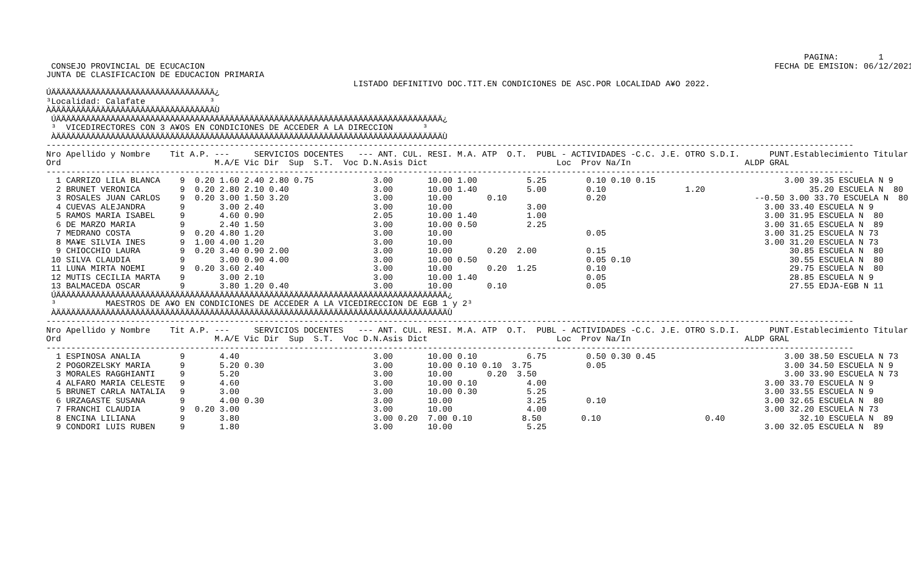PAGINA:        1
 CONSEJO PROVINCIAL DE ECUCACION                                                                                                                   FECHA DE EMISION: 06/12/2021
JUNTA DE CLASIFICACION DE EDUCACION PRIMARIA
                                                              LISTADO DEFINITIVO DOC.TIT.EN CONDICIONES DE ASC.POR LOCALIDAD A¥O 2022.
ÚÄÄÄÄÄÄÄÄÄÄÄÄÄÄÄÄÄÄÄÄÄÄÄÄÄÄÄÄÄÄÄÄÄ¿
³Localidad: Calafate             ³
ÀÄÄÄÄÄÄÄÄÄÄÄÄÄÄÄÄÄÄÄÄÄÄÄÄÄÄÄÄÄÄÄÄÄÙ
 ÚÄÄÄÄÄÄÄÄÄÄÄÄÄÄÄÄÄÄÄÄÄÄÄÄÄÄÄÄÄÄÄÄÄÄÄÄÄÄÄÄÄÄÄÄÄÄÄÄÄÄÄÄÄÄÄÄÄÄÄÄÄÄÄÄÄÄÄÄÄÄÄÄÄÄÄÄÄÄ¿
 ³  VICEDIRECTORES CON 3 A¥OS EN CONDICIONES DE ACCEDER A LA DIRECCION      ³
 ÀÄÄÄÄÄÄÄÄÄÄÄÄÄÄÄÄÄÄÄÄÄÄÄÄÄÄÄÄÄÄÄÄÄÄÄÄÄÄÄÄÄÄÄÄÄÄÄÄÄÄÄÄÄÄÄÄÄÄÄÄÄÄÄÄÄÄÄÄÄÄÄÄÄÄÄÄÄÄÙ
-------------------------------------------------------------------------------------------------------------------------------------------------------------------
Nro Apellido y Nombre    Tit A.P. ---     SERVICIOS DOCENTES   --- ANT. CUL. RESI. M.A. ATP  O.T.  PUBL - ACTIVIDADES -C.C. J.E. OTRO S.D.I.      PUNT.Establecimiento Titular
Ord                               M.A/E Vic Dir  Sup  S.T.  Voc D.N.Asis Dict                          Loc  Prov Na/In                       ALDP GRAL
-------------------------------------------------------------------------------------------------------------------------------------------------------------------
  1 CARRIZO LILA BLANCA    9  0.20 1.60 2.40 2.80 0.75            3.00       10.00 1.00          5.25        0.10 0.10 0.15                          3.00 39.35 ESCUELA N 9
  2 BRUNET VERONICA        9  0.20 2.80 2.10 0.40                 3.00       10.00 1.40          5.00        0.10                1.20                     35.20 ESCUELA N  80
  3 ROSALES JUAN CARLOS    9  0.20 3.00 1.50 3.20                 3.00       10.00       0.10                0.20                              --0.50 3.00 33.70 ESCUELA N  80
  4 CUEVAS ALEJANDRA       9       3.00 2.40                      3.00       10.00               3.00                                            3.00 33.40 ESCUELA N 9
  5 RAMOS MARIA ISABEL     9       4.60 0.90                      2.05       10.00 1.40          1.00                                            3.00 31.95 ESCUELA N  80
  6 DE MARZO MARIA         9       2.40 1.50                      3.00       10.00 0.50          2.25                                            3.00 31.65 ESCUELA N  89
  7 MEDRANO COSTA          9  0.20 4.80 1.20                      3.00       10.00                           0.05                                3.00 31.25 ESCUELA N 73
  8 MA¥E SILVIA INES       9  1.00 4.00 1.20                      3.00       10.00                                                               3.00 31.20 ESCUELA N 73
  9 CHIOCCHIO LAURA        9  0.20 3.40 0.90 2.00                 3.00       10.00       0.20  2.00          0.15                                     30.85 ESCUELA N  80
 10 SILVA CLAUDIA          9       3.00 0.90 4.00                 3.00       10.00 0.50                      0.05 0.10                                30.55 ESCUELA N  80
 11 LUNA MIRTA NOEMI       9  0.20 3.60 2.40                      3.00       10.00       0.20  1.25          0.10                                     29.75 ESCUELA N  80
 12 MUTIS CECILIA MARTA    9       3.00 2.10                      3.00       10.00 1.40                      0.05                                     28.85 ESCUELA N 9
 13 BALMACEDA OSCAR        9       3.80 1.20 0.40                 3.00       10.00       0.10                0.05                                     27.55 EDJA-EGB N 11
 ÚÄÄÄÄÄÄÄÄÄÄÄÄÄÄÄÄÄÄÄÄÄÄÄÄÄÄÄÄÄÄÄÄÄÄÄÄÄÄÄÄÄÄÄÄÄÄÄÄÄÄÄÄÄÄÄÄÄÄÄÄÄÄÄÄÄÄÄÄÄÄÄÄÄÄÄÄÄÄÄ¿
 ³          MAESTROS DE A¥O EN CONDICIONES DE ACCEDER A LA VICEDIRECCION DE EGB 1 y 2³
 ÀÄÄÄÄÄÄÄÄÄÄÄÄÄÄÄÄÄÄÄÄÄÄÄÄÄÄÄÄÄÄÄÄÄÄÄÄÄÄÄÄÄÄÄÄÄÄÄÄÄÄÄÄÄÄÄÄÄÄÄÄÄÄÄÄÄÄÄÄÄÄÄÄÄÄÄÄÄÄÄÙ
-------------------------------------------------------------------------------------------------------------------------------------------------------------------
Nro Apellido y Nombre    Tit A.P. ---     SERVICIOS DOCENTES   --- ANT. CUL. RESI. M.A. ATP  O.T.  PUBL - ACTIVIDADES -C.C. J.E. OTRO S.D.I.      PUNT.Establecimiento Titular
Ord                               M.A/E Vic Dir  Sup  S.T.  Voc D.N.Asis Dict                          Loc  Prov Na/In                       ALDP GRAL
-------------------------------------------------------------------------------------------------------------------------------------------------------------------
  1 ESPINOSA ANALIA        9       4.40                           3.00       10.00 0.10          6.75        0.50 0.30 0.45                          3.00 38.50 ESCUELA N 73
  2 POGORZELSKY MARIA      9       5.20 0.30                      3.00       10.00 0.10 0.10  3.75           0.05                                    3.00 34.50 ESCUELA N 9
  3 MORALES RAGGHIANTI     9       5.20                           3.00       10.00       0.20  3.50                                                  3.00 33.90 ESCUELA N 73
  4 ALFARO MARIA CELESTE   9       4.60                           3.00       10.00 0.10          4.00                                            3.00 33.70 ESCUELA N 9
  5 BRUNET CARLA NATALIA   9       3.00                           3.00       10.00 0.30          5.25                                            3.00 33.55 ESCUELA N 9
  6 URZAGASTE SUSANA       9       4.00 0.30                      3.00       10.00               3.25        0.10                                3.00 32.65 ESCUELA N  80
  7 FRANCHI CLAUDIA        9  0.20 3.00                           3.00       10.00               4.00                                            3.00 32.20 ESCUELA N 73
  8 ENCINA LILIANA         9       3.80                           3.00 0.20  7.00 0.10          8.50        0.10                     0.40               32.10 ESCUELA N  89
  9 CONDORI LUIS RUBEN     9       1.80                           3.00       10.00               5.25                                            3.00 32.05 ESCUELA N  89